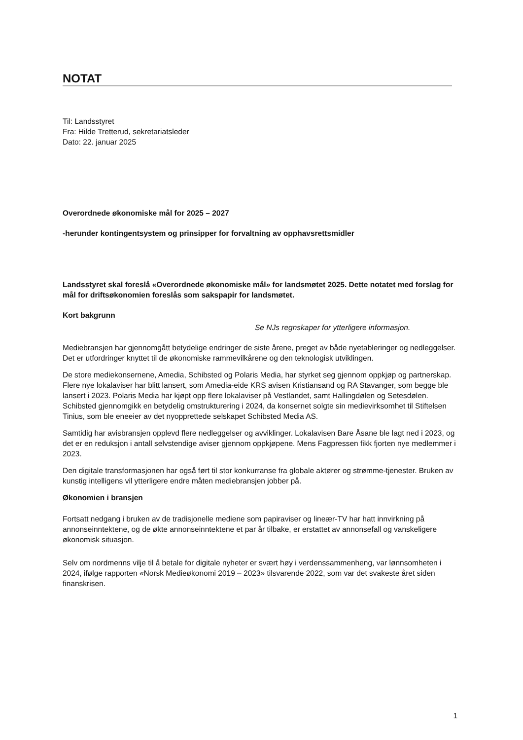NOTAT
Til: Landsstyret
Fra: Hilde Tretterud, sekretariatsleder
Dato: 22. januar 2025
Overordnede økonomiske mål for 2025 – 2027
-herunder kontingentsystem og prinsipper for forvaltning av opphavsrettsmidler
Landsstyret skal foreslå «Overordnede økonomiske mål» for landsmøtet 2025. Dette notatet med forslag for mål for driftsøkonomien foreslås som sakspapir for landsmøtet.
Kort bakgrunn
Se NJs regnskaper for ytterligere informasjon.
Mediebransjen har gjennomgått betydelige endringer de siste årene, preget av både nyetableringer og nedleggelser. Det er utfordringer knyttet til de økonomiske rammevilkårene og den teknologisk utviklingen.
De store mediekonsernene, Amedia, Schibsted og Polaris Media, har styrket seg gjennom oppkjøp og partnerskap. Flere nye lokalaviser har blitt lansert, som Amedia-eide KRS avisen Kristiansand og RA Stavanger, som begge ble lansert i 2023. Polaris Media har kjøpt opp flere lokalaviser på Vestlandet, samt Hallingdølen og Setesdølen. Schibsted gjennomgikk en betydelig omstrukturering i 2024, da konsernet solgte sin medievirksomhet til Stiftelsen Tinius, som ble eneeier av det nyopprettede selskapet Schibsted Media AS.
Samtidig har avisbransjen opplevd flere nedleggelser og avviklinger. Lokalavisen Bare Åsane ble lagt ned i 2023, og det er en reduksjon i antall selvstendige aviser gjennom oppkjøpene. Mens Fagpressen fikk fjorten nye medlemmer i 2023.
Den digitale transformasjonen har også ført til stor konkurranse fra globale aktører og strømme-tjenester. Bruken av kunstig intelligens vil ytterligere endre måten mediebransjen jobber på.
Økonomien i bransjen
Fortsatt nedgang i bruken av de tradisjonelle mediene som papiraviser og lineær-TV har hatt innvirkning på annonseinntektene, og de økte annonseinntektene et par år tilbake, er erstattet av annonsefall og vanskeligere økonomisk situasjon.
Selv om nordmenns vilje til å betale for digitale nyheter er svært høy i verdenssammenheng, var lønnsomheten i 2024, ifølge rapporten «Norsk Medieøkonomi 2019 – 2023» tilsvarende 2022, som var det svakeste året siden finanskrisen.
1